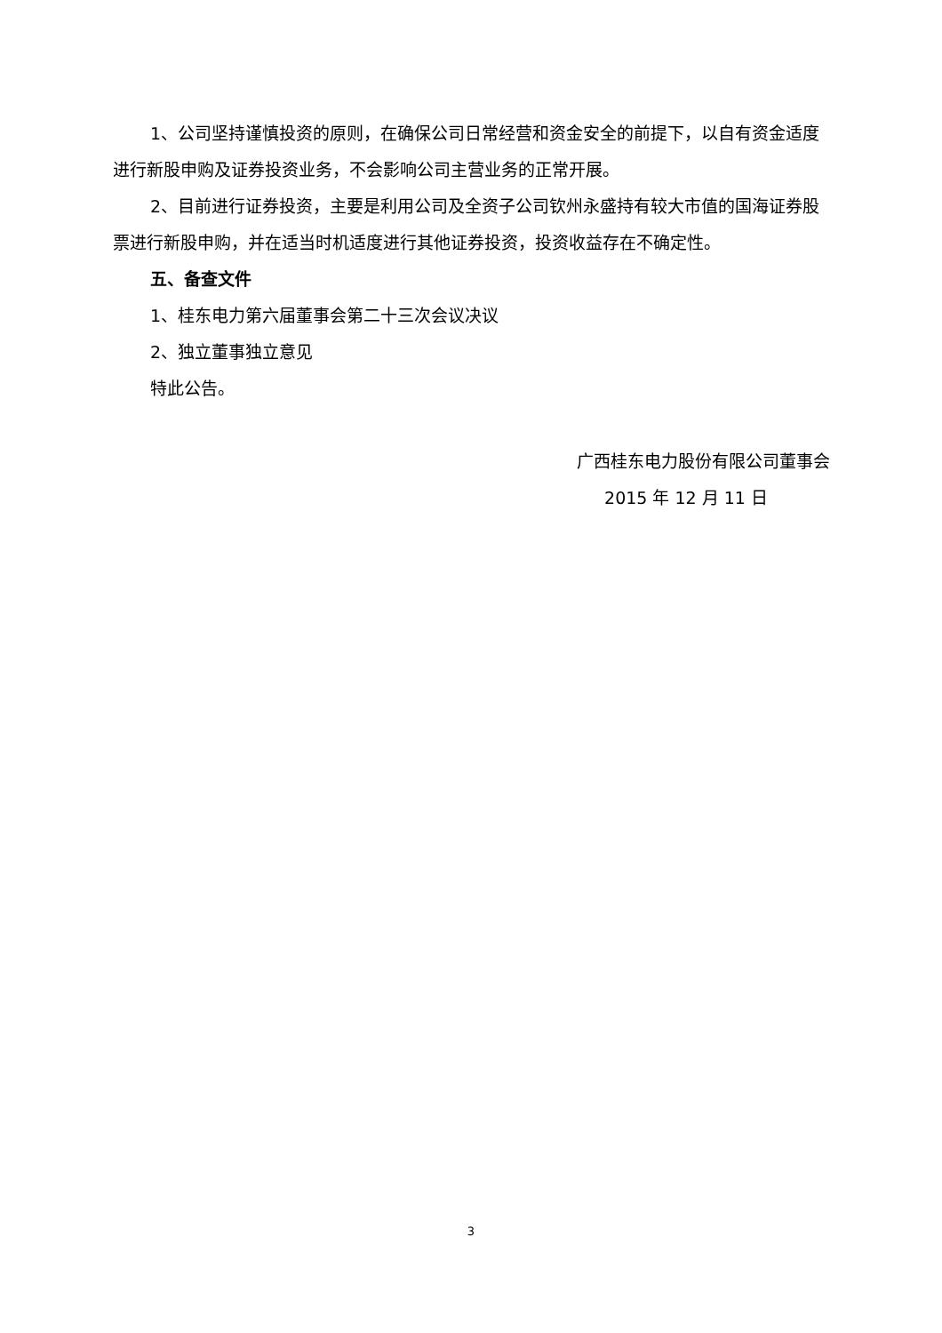1、公司坚持谨慎投资的原则，在确保公司日常经营和资金安全的前提下，以自有资金适度进行新股申购及证券投资业务，不会影响公司主营业务的正常开展。
2、目前进行证券投资，主要是利用公司及全资子公司钦州永盛持有较大市值的国海证券股票进行新股申购，并在适当时机适度进行其他证券投资，投资收益存在不确定性。
五、备查文件
1、桂东电力第六届董事会第二十三次会议决议
2、独立董事独立意见
特此公告。
广西桂东电力股份有限公司董事会
2015 年 12 月 11 日
3